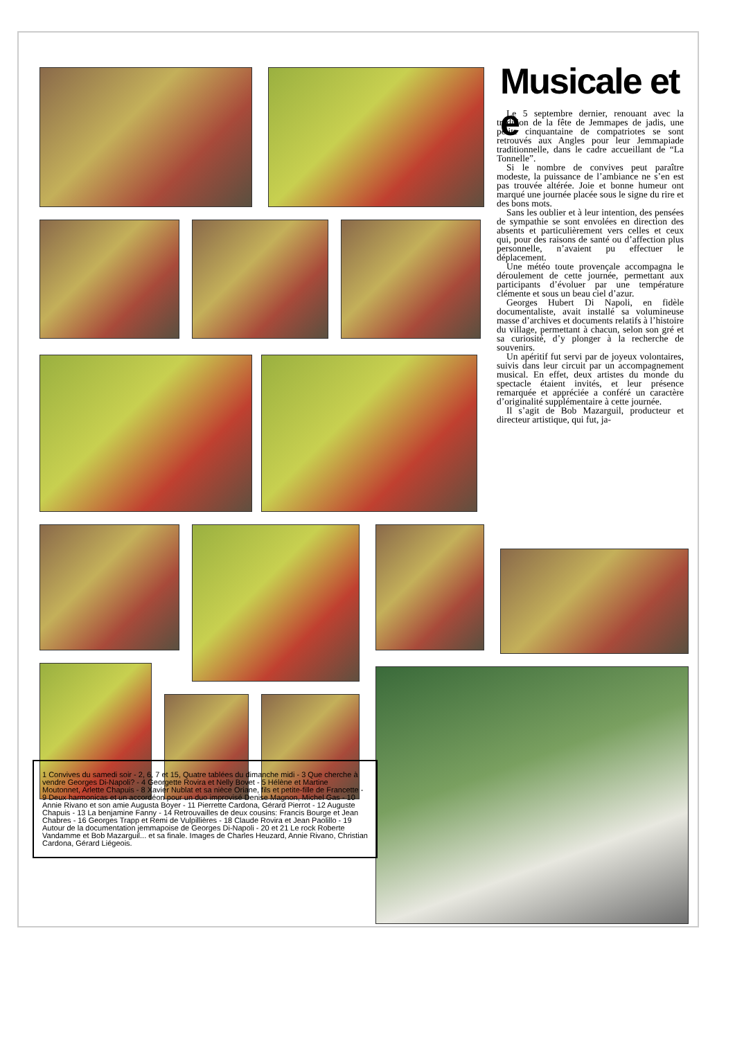Musicale et e
Le 5 septembre dernier, renouant avec la tradition de la fête de Jemmapes de jadis, une petite cinquantaine de compatriotes se sont retrouvés aux Angles pour leur Jemmapiade traditionnelle, dans le cadre accueillant de “La Tonnelle”.
Si le nombre de convives peut paraître modeste, la puissance de l’ambiance ne s’en est pas trouvée altérée. Joie et bonne humeur ont marqué une journée placée sous le signe du rire et des bons mots.
Sans les oublier et à leur intention, des pensées de sympathie se sont envolées en direction des absents et particulièrement vers celles et ceux qui, pour des raisons de santé ou d’affection plus personnelle, n’avaient pu effectuer le déplacement.
Une météo toute provençale accompagna le déroulement de cette journée, permettant aux participants d’évoluer par une température clémente et sous un beau ciel d’azur.
Georges Hubert Di Napoli, en fidèle documentaliste, avait installé sa volumineuse masse d’archives et documents relatifs à l’histoire du village, permettant à chacun, selon son gré et sa curiosité, d’y plonger à la recherche de souvenirs.
Un apéritif fut servi par de joyeux volontaires, suivis dans leur circuit par un accompagnement musical. En effet, deux artistes du monde du spectacle étaient invités, et leur présence remarquée et appréciée a conféré un caractère d’originalité supplémentaire à cette journée.
Il s’agit de Bob Mazarguil, producteur et directeur artistique, qui fut, ja-
1 Convives du samedi soir - 2, 6, 7 et 15, Quatre tablées du dimanche midi - 3 Que cherche à vendre Georges Di-Napoli? - 4 Georgette Rovira et Nelly Bovet - 5 Hélène et Martine Moutonnet, Arlette Chapuis - 8 Xavier Nublat et sa nièce Oriane, fils et petite-fille de Francette - 9 Deux harmonicas et un accordéon pour un duo improvisé Denise Magnon, Michel Gas - 10 Annie Rivano et son amie Augusta Boyer - 11 Pierrette Cardona, Gérard Pierrot - 12 Auguste Chapuis - 13 La benjamine Fanny - 14 Retrouvailles de deux cousins: Francis Bourge et Jean Chabres - 16 Georges Trapp et Remi de Vulpillières - 18 Claude Rovira et Jean Paolillo - 19 Autour de la documentation jemmapoise de Georges Di-Napoli - 20 et 21 Le rock Roberte Vandamme et Bob Mazarguil... et sa finale. Images de Charles Heuzard, Annie Rivano, Christian Cardona, Gérard Liégeois.